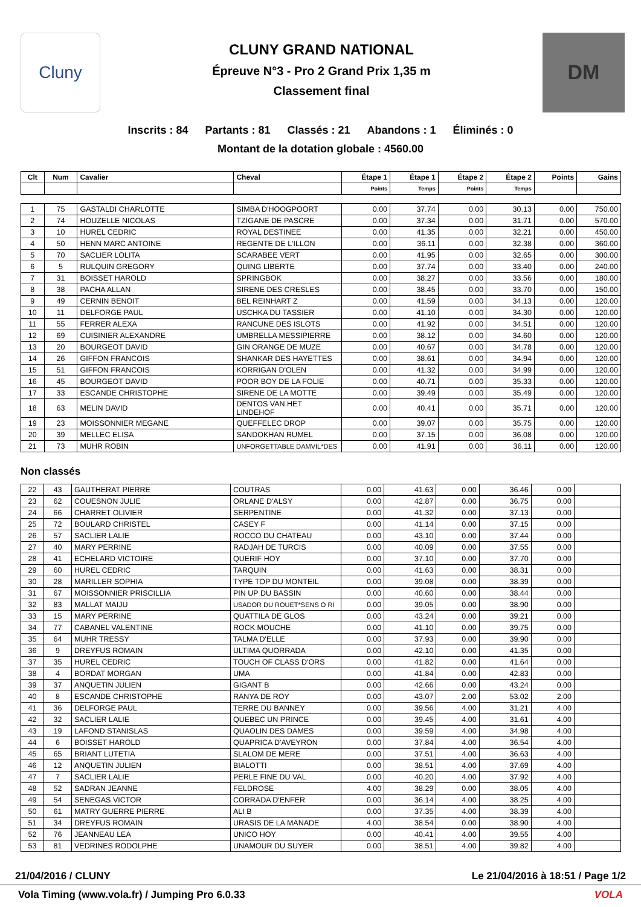Cluny
CLUNY GRAND NATIONAL
Épreuve N°3 - Pro 2 Grand Prix 1,35 m
Classement final
DM
Inscrits : 84 Partants : 81 Classés : 21 Abandons : 1 Éliminés : 0
Montant de la dotation globale : 4560.00
| Clt | Num | Cavalier | Cheval | Étape 1 | Étape 1 | Étape 2 | Étape 2 | Points | Gains |
| --- | --- | --- | --- | --- | --- | --- | --- | --- | --- |
| | | | | Points | Temps | Points | Temps | | |
| 1 | 75 | GASTALDI CHARLOTTE | SIMBA D'HOOGPOORT | 0.00 | 37.74 | 0.00 | 30.13 | 0.00 | 750.00 |
| 2 | 74 | HOUZELLE NICOLAS | TZIGANE DE PASCRE | 0.00 | 37.34 | 0.00 | 31.71 | 0.00 | 570.00 |
| 3 | 10 | HUREL CEDRIC | ROYAL DESTINEE | 0.00 | 41.35 | 0.00 | 32.21 | 0.00 | 450.00 |
| 4 | 50 | HENN MARC ANTOINE | REGENTE DE L'ILLON | 0.00 | 36.11 | 0.00 | 32.38 | 0.00 | 360.00 |
| 5 | 70 | SACLIER LOLITA | SCARABEE VERT | 0.00 | 41.95 | 0.00 | 32.65 | 0.00 | 300.00 |
| 6 | 5 | RULQUIN GREGORY | QUING LIBERTE | 0.00 | 37.74 | 0.00 | 33.40 | 0.00 | 240.00 |
| 7 | 31 | BOISSET HAROLD | SPRINGBOK | 0.00 | 38.27 | 0.00 | 33.56 | 0.00 | 180.00 |
| 8 | 38 | PACHA ALLAN | SIRENE DES CRESLES | 0.00 | 38.45 | 0.00 | 33.70 | 0.00 | 150.00 |
| 9 | 49 | CERNIN BENOIT | BEL REINHART Z | 0.00 | 41.59 | 0.00 | 34.13 | 0.00 | 120.00 |
| 10 | 11 | DELFORGE PAUL | USCHKA DU TASSIER | 0.00 | 41.10 | 0.00 | 34.30 | 0.00 | 120.00 |
| 11 | 55 | FERRER ALEXA | RANCUNE DES ISLOTS | 0.00 | 41.92 | 0.00 | 34.51 | 0.00 | 120.00 |
| 12 | 69 | CUISINIER ALEXANDRE | UMBRELLA MESSIPIERRE | 0.00 | 38.12 | 0.00 | 34.60 | 0.00 | 120.00 |
| 13 | 20 | BOURGEOT DAVID | GIN ORANGE DE MUZE | 0.00 | 40.67 | 0.00 | 34.78 | 0.00 | 120.00 |
| 14 | 26 | GIFFON FRANCOIS | SHANKAR DES HAYETTES | 0.00 | 38.61 | 0.00 | 34.94 | 0.00 | 120.00 |
| 15 | 51 | GIFFON FRANCOIS | KORRIGAN D'OLEN | 0.00 | 41.32 | 0.00 | 34.99 | 0.00 | 120.00 |
| 16 | 45 | BOURGEOT DAVID | POOR BOY DE LA FOLIE | 0.00 | 40.71 | 0.00 | 35.33 | 0.00 | 120.00 |
| 17 | 33 | ESCANDE CHRISTOPHE | SIRENE DE LA MOTTE | 0.00 | 39.49 | 0.00 | 35.49 | 0.00 | 120.00 |
| 18 | 63 | MELIN DAVID | DENTOS VAN HET LINDEHOF | 0.00 | 40.41 | 0.00 | 35.71 | 0.00 | 120.00 |
| 19 | 23 | MOISSONNIER MEGANE | QUEFFELEC DROP | 0.00 | 39.07 | 0.00 | 35.75 | 0.00 | 120.00 |
| 20 | 39 | MELLEC ELISA | SANDOKHAN RUMEL | 0.00 | 37.15 | 0.00 | 36.08 | 0.00 | 120.00 |
| 21 | 73 | MUHR ROBIN | UNFORGETTABLE DAMVIL*DES | 0.00 | 41.91 | 0.00 | 36.11 | 0.00 | 120.00 |
Non classés
| 22 | 43 | GAUTHERAT PIERRE | COUTRAS | 0.00 | 41.63 | 0.00 | 36.46 | 0.00 | |
| 23 | 62 | COUESNON JULIE | ORLANE D'ALSY | 0.00 | 42.87 | 0.00 | 36.75 | 0.00 | |
| 24 | 66 | CHARRET OLIVIER | SERPENTINE | 0.00 | 41.32 | 0.00 | 37.13 | 0.00 | |
| 25 | 72 | BOULARD CHRISTEL | CASEY F | 0.00 | 41.14 | 0.00 | 37.15 | 0.00 | |
| 26 | 57 | SACLIER LALIE | ROCCO DU CHATEAU | 0.00 | 43.10 | 0.00 | 37.44 | 0.00 | |
| 27 | 40 | MARY PERRINE | RADJAH DE TURCIS | 0.00 | 40.09 | 0.00 | 37.55 | 0.00 | |
| 28 | 41 | ECHELARD VICTOIRE | QUERIF HOY | 0.00 | 37.10 | 0.00 | 37.70 | 0.00 | |
| 29 | 60 | HUREL CEDRIC | TARQUIN | 0.00 | 41.63 | 0.00 | 38.31 | 0.00 | |
| 30 | 28 | MARILLER SOPHIA | TYPE TOP DU MONTEIL | 0.00 | 39.08 | 0.00 | 38.39 | 0.00 | |
| 31 | 67 | MOISSONNIER PRISCILLIA | PIN UP DU BASSIN | 0.00 | 40.60 | 0.00 | 38.44 | 0.00 | |
| 32 | 83 | MALLAT MAIJU | USADOR DU ROUET*SENS O RI | 0.00 | 39.05 | 0.00 | 38.90 | 0.00 | |
| 33 | 15 | MARY PERRINE | QUATTILA DE GLOS | 0.00 | 43.24 | 0.00 | 39.21 | 0.00 | |
| 34 | 77 | CABANEL VALENTINE | ROCK MOUCHE | 0.00 | 41.10 | 0.00 | 39.75 | 0.00 | |
| 35 | 64 | MUHR TRESSY | TALMA D'ELLE | 0.00 | 37.93 | 0.00 | 39.90 | 0.00 | |
| 36 | 9 | DREYFUS ROMAIN | ULTIMA QUORRADA | 0.00 | 42.10 | 0.00 | 41.35 | 0.00 | |
| 37 | 35 | HUREL CEDRIC | TOUCH OF CLASS D'ORS | 0.00 | 41.82 | 0.00 | 41.64 | 0.00 | |
| 38 | 4 | BORDAT MORGAN | UMA | 0.00 | 41.84 | 0.00 | 42.83 | 0.00 | |
| 39 | 37 | ANQUETIN JULIEN | GIGANT B | 0.00 | 42.66 | 0.00 | 43.24 | 0.00 | |
| 40 | 8 | ESCANDE CHRISTOPHE | RANYA DE ROY | 0.00 | 43.07 | 2.00 | 53.02 | 2.00 | |
| 41 | 36 | DELFORGE PAUL | TERRE DU BANNEY | 0.00 | 39.56 | 4.00 | 31.21 | 4.00 | |
| 42 | 32 | SACLIER LALIE | QUEBEC UN PRINCE | 0.00 | 39.45 | 4.00 | 31.61 | 4.00 | |
| 43 | 19 | LAFOND STANISLAS | QUAOLIN DES DAMES | 0.00 | 39.59 | 4.00 | 34.98 | 4.00 | |
| 44 | 6 | BOISSET HAROLD | QUAPRICA D'AVEYRON | 0.00 | 37.84 | 4.00 | 36.54 | 4.00 | |
| 45 | 65 | BRIANT LUTETIA | SLALOM DE MERE | 0.00 | 37.51 | 4.00 | 36.63 | 4.00 | |
| 46 | 12 | ANQUETIN JULIEN | BIALOTTI | 0.00 | 38.51 | 4.00 | 37.69 | 4.00 | |
| 47 | 7 | SACLIER LALIE | PERLE FINE DU VAL | 0.00 | 40.20 | 4.00 | 37.92 | 4.00 | |
| 48 | 52 | SADRAN JEANNE | FELDROSE | 4.00 | 38.29 | 0.00 | 38.05 | 4.00 | |
| 49 | 54 | SENEGAS VICTOR | CORRADA D'ENFER | 0.00 | 36.14 | 4.00 | 38.25 | 4.00 | |
| 50 | 61 | MATRY GUERRE PIERRE | ALI B | 0.00 | 37.35 | 4.00 | 38.39 | 4.00 | |
| 51 | 34 | DREYFUS ROMAIN | URASIS DE LA MANADE | 4.00 | 38.54 | 0.00 | 38.90 | 4.00 | |
| 52 | 76 | JEANNEAU LEA | UNICO HOY | 0.00 | 40.41 | 4.00 | 39.55 | 4.00 | |
| 53 | 81 | VEDRINES RODOLPHE | UNAMOUR DU SUYER | 0.00 | 38.51 | 4.00 | 39.82 | 4.00 | |
21/04/2016 / CLUNY Le 21/04/2016 à 18:51 / Page 1/2
Vola Timing (www.vola.fr) / Jumping Pro 6.0.33 VOLA